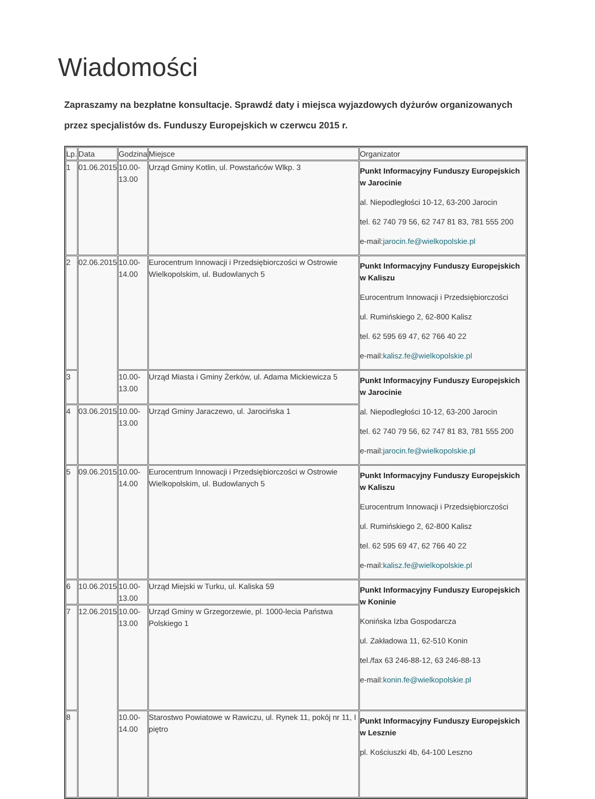Wiadomości
Zapraszamy na bezpłatne konsultacje. Sprawdź daty i miejsca wyjazdowych dyżurów organizowanych przez specjalistów ds. Funduszy Europejskich w czerwcu 2015 r.
| Lp. | Data | Godzina | Miejsce | Organizator |
| 1 | 01.06.2015 | 10.00- 13.00 | Urząd Gminy Kotlin, ul. Powstańców Wlkp. 3 | Punkt Informacyjny Funduszy Europejskich w Jarocinie al. Niepodległości 10-12, 63-200 Jarocin tel. 62 740 79 56, 62 747 81 83, 781 555 200 e-mail: jarocin.fe@wielkopolskie.pl |
| 2 | 02.06.2015 | 10.00- 14.00 | Eurocentrum Innowacji i Przedsiębiorczości w Ostrowie Wielkopolskim, ul. Budowlanych 5 | Punkt Informacyjny Funduszy Europejskich w Kaliszu Eurocentrum Innowacji i Przedsiębiorczości ul. Rumińskiego 2, 62-800 Kalisz tel. 62 595 69 47, 62 766 40 22 e-mail: kalisz.fe@wielkopolskie.pl |
| 3 | | 10.00- 13.00 | Urząd Miasta i Gminy Żerków, ul. Adama Mickiewicza 5 | Punkt Informacyjny Funduszy Europejskich w Jarocinie al. Niepodległości 10-12, 63-200 Jarocin tel. 62 740 79 56, 62 747 81 83, 781 555 200 e-mail: jarocin.fe@wielkopolskie.pl |
| 4 | 03.06.2015 | 10.00- 13.00 | Urząd Gminy Jaraczewo, ul. Jarocińska 1 | |
| 5 | 09.06.2015 | 10.00- 14.00 | Eurocentrum Innowacji i Przedsiębiorczości w Ostrowie Wielkopolskim, ul. Budowlanych 5 | Punkt Informacyjny Funduszy Europejskich w Kaliszu Eurocentrum Innowacji i Przedsiębiorczości ul. Rumińskiego 2, 62-800 Kalisz tel. 62 595 69 47, 62 766 40 22 e-mail: kalisz.fe@wielkopolskie.pl |
| 6 | 10.06.2015 | 10.00- 13.00 | Urząd Miejski w Turku, ul. Kaliska 59 | Punkt Informacyjny Funduszy Europejskich w Koninie Konińska Izba Gospodarcza ul. Zakładowa 11, 62-510 Konin tel./fax 63 246-88-12, 63 246-88-13 e-mail: konin.fe@wielkopolskie.pl |
| 7 | 12.06.2015 | 10.00- 13.00 | Urząd Gminy w Grzegorzewie, pl. 1000-lecia Państwa Polskiego 1 | |
| 8 | | 10.00- 14.00 | Starostwo Powiatowe w Rawiczu, ul. Rynek 11, pokój nr 11, I piętro | Punkt Informacyjny Funduszy Europejskich w Lesznie pl. Kościuszki 4b, 64-100 Leszno |